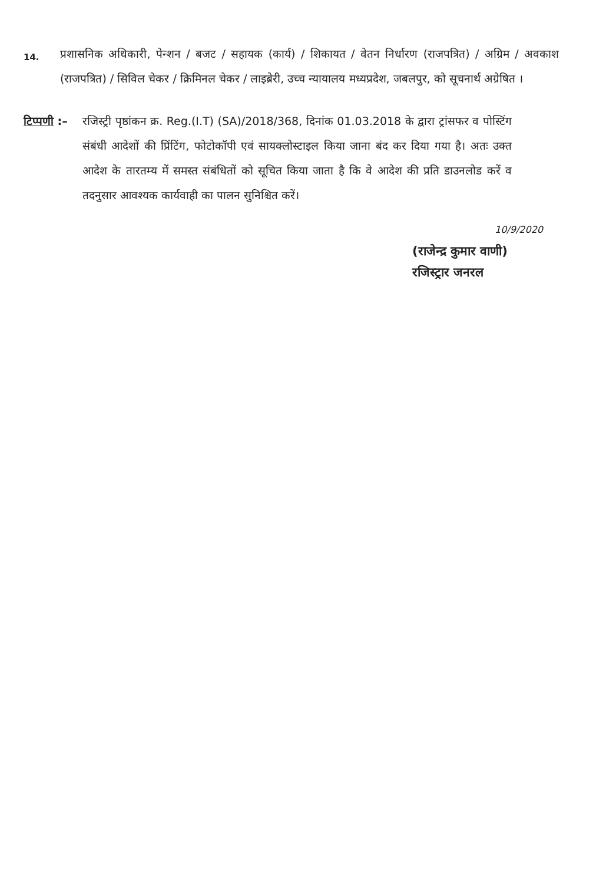14.
प्रशासनिक अधिकारी, पेन्शन / बजट / सहायक (कार्य) / शिकायत / वेतन निर्धारण (राजपत्रित) / अग्रिम / अवकाश (राजपत्रित) / सिविल चेकर / क्रिमिनल चेकर / लाइब्रेरी, उच्च न्यायालय मध्यप्रदेश, जबलपुर, को सूचनार्थ अग्रेषित ।
टिप्पणी :– रजिस्ट्री पृष्ठांकन क्र. Reg.(I.T) (SA)/2018/368, दिनांक 01.03.2018 के द्वारा ट्रांसफर व पोस्टिंग संबंधी आदेशों की प्रिंटिंग, फोटोकॉपी एवं सायक्लोस्टाइल किया जाना बंद कर दिया गया है। अतः उक्त आदेश के तारतम्य में समस्त संबंधितों को सूचित किया जाता है कि वे आदेश की प्रति डाउनलोड करें व तदनुसार आवश्यक कार्यवाही का पालन सुनिश्चित करें।
10/9/2020
(राजेन्द्र कुमार वाणी)
रजिस्ट्रार जनरल